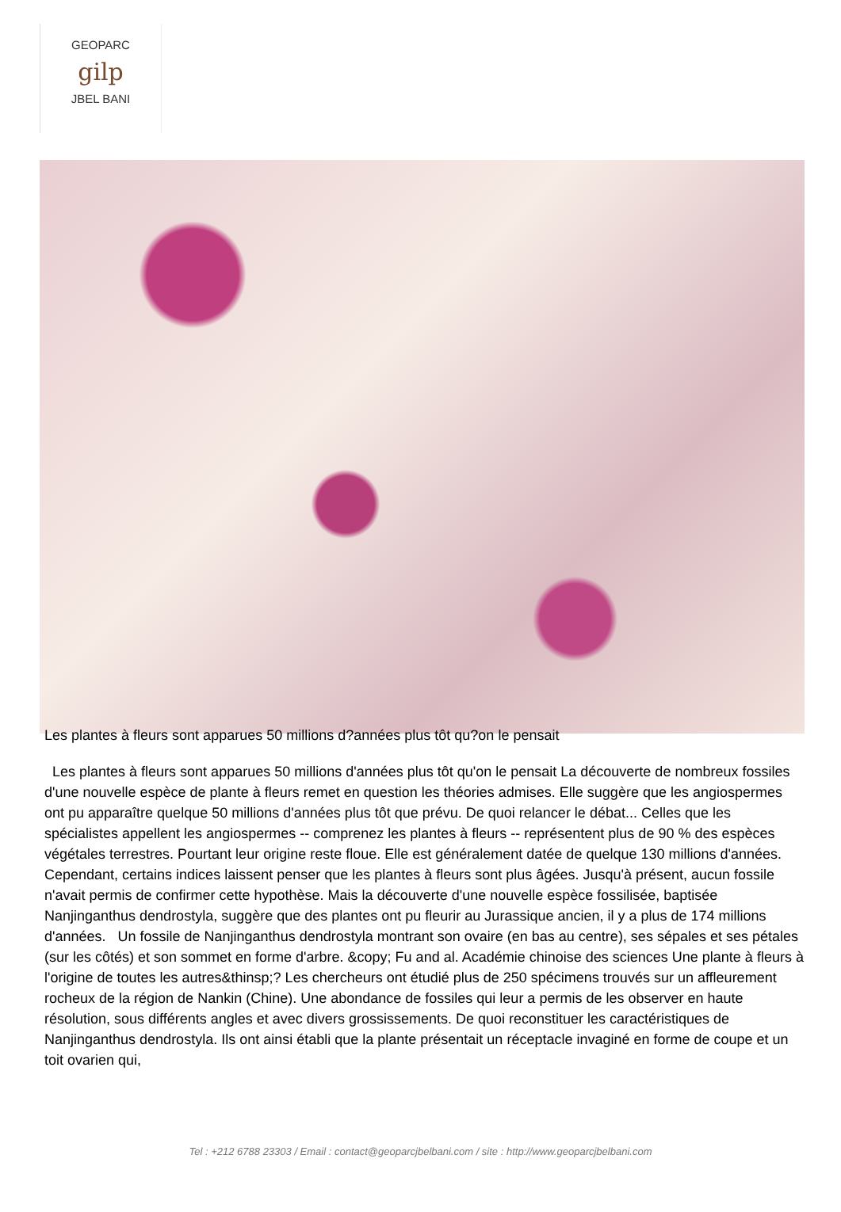GEOPARC
gilp
JBEL BANI
Les plantes à fleurs sont apparues 50 millions d?années plus tôt qu?on le pensait
Les plantes à fleurs sont apparues 50 millions d'années plus tôt qu'on le pensait La découverte de nombreux fossiles d'une nouvelle espèce de plante à fleurs remet en question les théories admises. Elle suggère que les angiospermes ont pu apparaître quelque 50 millions d'années plus tôt que prévu. De quoi relancer le débat... Celles que les spécialistes appellent les angiospermes -- comprenez les plantes à fleurs -- représentent plus de 90 % des espèces végétales terrestres. Pourtant leur origine reste floue. Elle est généralement datée de quelque 130 millions d'années. Cependant, certains indices laissent penser que les plantes à fleurs sont plus âgées. Jusqu'à présent, aucun fossile n'avait permis de confirmer cette hypothèse. Mais la découverte d'une nouvelle espèce fossilisée, baptisée Nanjinganthus dendrostyla, suggère que des plantes ont pu fleurir au Jurassique ancien, il y a plus de 174 millions d'années. Un fossile de Nanjinganthus dendrostyla montrant son ovaire (en bas au centre), ses sépales et ses pétales (sur les côtés) et son sommet en forme d'arbre. &copy; Fu and al. Académie chinoise des sciences Une plante à fleurs à l'origine de toutes les autres&thinsp;? Les chercheurs ont étudié plus de 250 spécimens trouvés sur un affleurement rocheux de la région de Nankin (Chine). Une abondance de fossiles qui leur a permis de les observer en haute résolution, sous différents angles et avec divers grossissements. De quoi reconstituer les caractéristiques de Nanjinganthus dendrostyla. Ils ont ainsi établi que la plante présentait un réceptacle invaginé en forme de coupe et un toit ovarien qui,
Tel : +212 6788 23303 / Email : contact@geoparcjbelbani.com / site : http://www.geoparcjbelbani.com